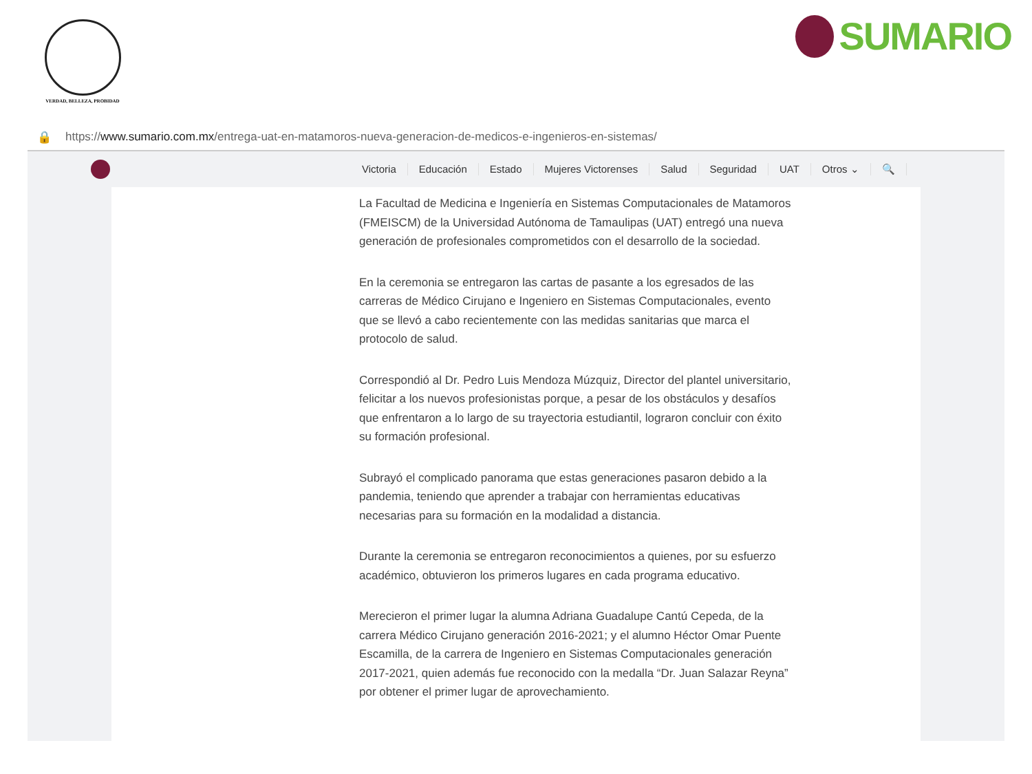VERDAD, BELLEZA, PROBIDAD
SUMARIO
🔒 https://www.sumario.com.mx/entrega-uat-en-matamoros-nueva-generacion-de-medicos-e-ingenieros-en-sistemas/
Victoria Educación Estado Mujeres Victorenses Salud Seguridad UAT Otros ⌄ 🔍
La Facultad de Medicina e Ingeniería en Sistemas Computacionales de Matamoros (FMEISCM) de la Universidad Autónoma de Tamaulipas (UAT) entregó una nueva generación de profesionales comprometidos con el desarrollo de la sociedad.
En la ceremonia se entregaron las cartas de pasante a los egresados de las carreras de Médico Cirujano e Ingeniero en Sistemas Computacionales, evento que se llevó a cabo recientemente con las medidas sanitarias que marca el protocolo de salud.
Correspondió al Dr. Pedro Luis Mendoza Múzquiz, Director del plantel universitario, felicitar a los nuevos profesionistas porque, a pesar de los obstáculos y desafíos que enfrentaron a lo largo de su trayectoria estudiantil, lograron concluir con éxito su formación profesional.
Subrayó el complicado panorama que estas generaciones pasaron debido a la pandemia, teniendo que aprender a trabajar con herramientas educativas necesarias para su formación en la modalidad a distancia.
Durante la ceremonia se entregaron reconocimientos a quienes, por su esfuerzo académico, obtuvieron los primeros lugares en cada programa educativo.
Merecieron el primer lugar la alumna Adriana Guadalupe Cantú Cepeda, de la carrera Médico Cirujano generación 2016-2021; y el alumno Héctor Omar Puente Escamilla, de la carrera de Ingeniero en Sistemas Computacionales generación 2017-2021, quien además fue reconocido con la medalla “Dr. Juan Salazar Reyna” por obtener el primer lugar de aprovechamiento.